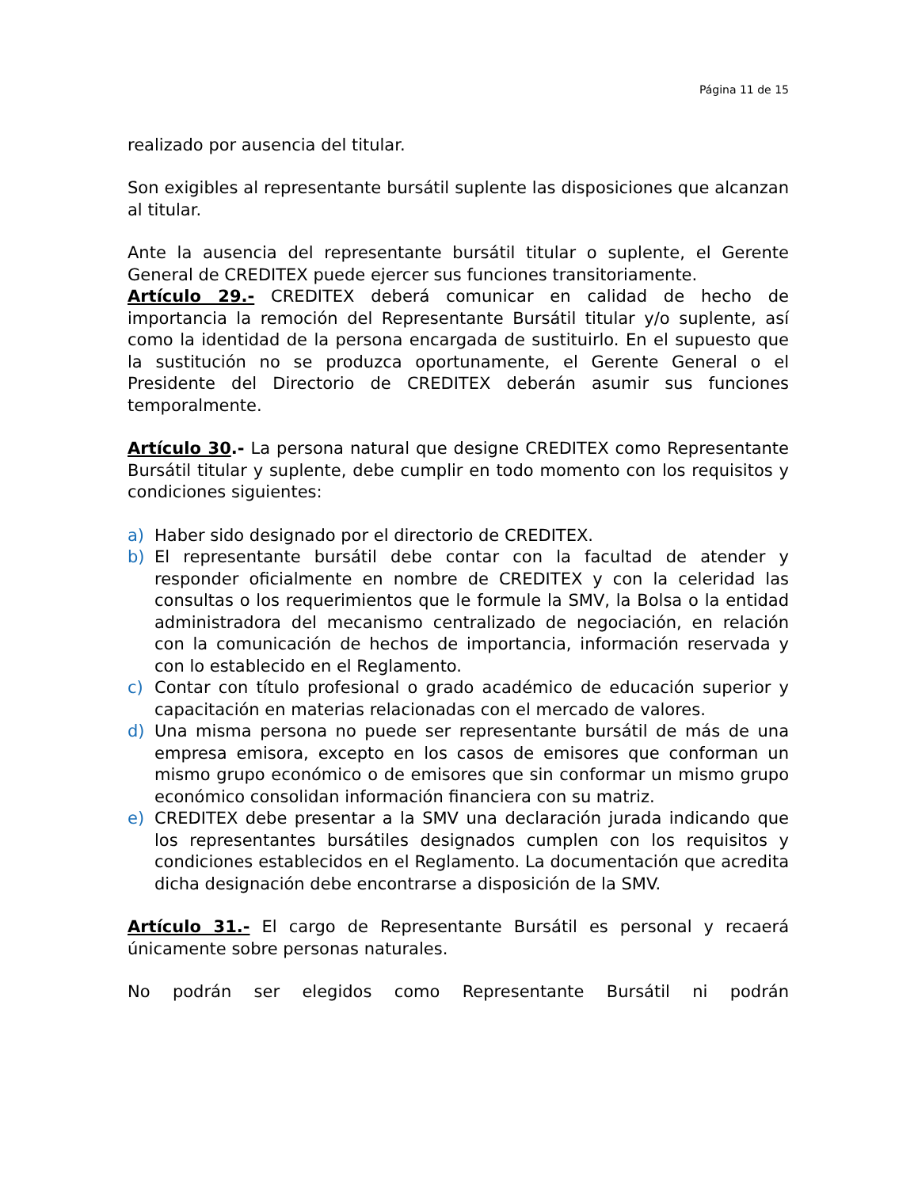Página 11 de 15
realizado por ausencia del titular.
Son exigibles al representante bursátil suplente las disposiciones que alcanzan al titular.
Ante la ausencia del representante bursátil titular o suplente, el Gerente General de CREDITEX puede ejercer sus funciones transitoriamente.
Artículo 29.- CREDITEX deberá comunicar en calidad de hecho de importancia la remoción del Representante Bursátil titular y/o suplente, así como la identidad de la persona encargada de sustituirlo. En el supuesto que la sustitución no se produzca oportunamente, el Gerente General o el Presidente del Directorio de CREDITEX deberán asumir sus funciones temporalmente.
Artículo 30.- La persona natural que designe CREDITEX como Representante Bursátil titular y suplente, debe cumplir en todo momento con los requisitos y condiciones siguientes:
a) Haber sido designado por el directorio de CREDITEX.
b) El representante bursátil debe contar con la facultad de atender y responder oficialmente en nombre de CREDITEX y con la celeridad las consultas o los requerimientos que le formule la SMV, la Bolsa o la entidad administradora del mecanismo centralizado de negociación, en relación con la comunicación de hechos de importancia, información reservada y con lo establecido en el Reglamento.
c) Contar con título profesional o grado académico de educación superior y capacitación en materias relacionadas con el mercado de valores.
d) Una misma persona no puede ser representante bursátil de más de una empresa emisora, excepto en los casos de emisores que conforman un mismo grupo económico o de emisores que sin conformar un mismo grupo económico consolidan información financiera con su matriz.
e) CREDITEX debe presentar a la SMV una declaración jurada indicando que los representantes bursátiles designados cumplen con los requisitos y condiciones establecidos en el Reglamento. La documentación que acredita dicha designación debe encontrarse a disposición de la SMV.
Artículo 31.- El cargo de Representante Bursátil es personal y recaerá únicamente sobre personas naturales.
No podrán ser elegidos como Representante Bursátil ni podrán